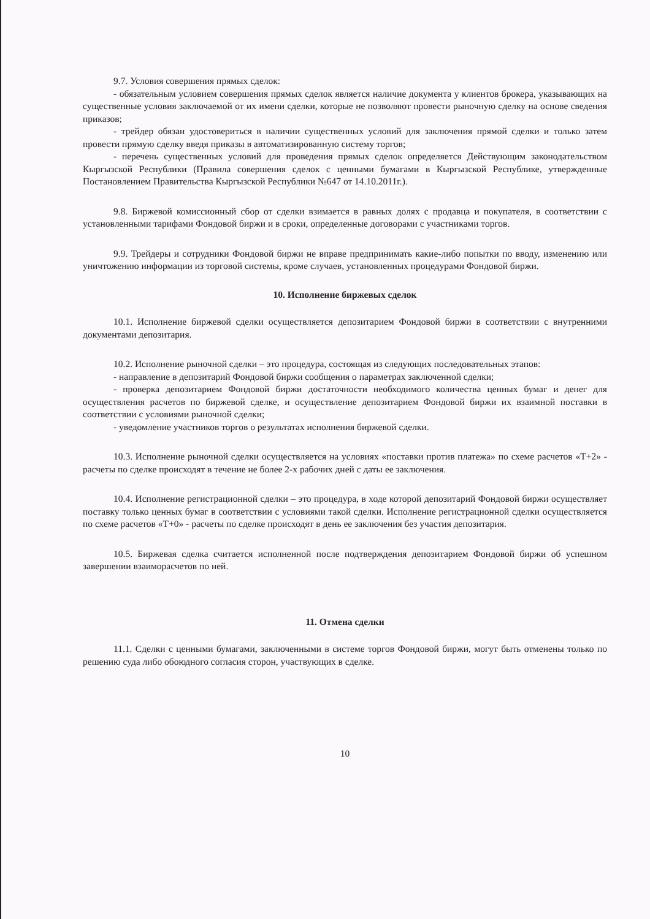9.7. Условия совершения прямых сделок:
- обязательным условием совершения прямых сделок является наличие документа у клиентов брокера, указывающих на существенные условия заключаемой от их имени сделки, которые не позволяют провести рыночную сделку на основе сведения приказов;
- трейдер обязан удостовериться в наличии существенных условий для заключения прямой сделки и только затем провести прямую сделку введя приказы в автоматизированную систему торгов;
- перечень существенных условий для проведения прямых сделок определяется Действующим законодательством Кыргызской Республики (Правила совершения сделок с ценными бумагами в Кыргызской Республике, утвержденные Постановлением Правительства Кыргызской Республики №647 от 14.10.2011г.).
9.8. Биржевой комиссионный сбор от сделки взимается в равных долях с продавца и покупателя, в соответствии с установленными тарифами Фондовой биржи и в сроки, определенные договорами с участниками торгов.
9.9. Трейдеры и сотрудники Фондовой биржи не вправе предпринимать какие-либо попытки по вводу, изменению или уничтожению информации из торговой системы, кроме случаев, установленных процедурами Фондовой биржи.
10. Исполнение биржевых сделок
10.1. Исполнение биржевой сделки осуществляется депозитарием Фондовой биржи в соответствии с внутренними документами депозитария.
10.2. Исполнение рыночной сделки – это процедура, состоящая из следующих последовательных этапов:
- направление в депозитарий Фондовой биржи сообщения о параметрах заключенной сделки;
- проверка депозитарием Фондовой биржи достаточности необходимого количества ценных бумаг и денег для осуществления расчетов по биржевой сделке, и осуществление депозитарием Фондовой биржи их взаимной поставки в соответствии с условиями рыночной сделки;
- уведомление участников торгов о результатах исполнения биржевой сделки.
10.3. Исполнение рыночной сделки осуществляется на условиях «поставки против платежа» по схеме расчетов «Т+2» - расчеты по сделке происходят в течение не более 2-х рабочих дней с даты ее заключения.
10.4. Исполнение регистрационной сделки – это процедура, в ходе которой депозитарий Фондовой биржи осуществляет поставку только ценных бумаг в соответствии с условиями такой сделки. Исполнение регистрационной сделки осуществляется по схеме расчетов «Т+0» - расчеты по сделке происходят в день ее заключения без участия депозитария.
10.5. Биржевая сделка считается исполненной после подтверждения депозитарием Фондовой биржи об успешном завершении взаиморасчетов по ней.
11. Отмена сделки
11.1. Сделки с ценными бумагами, заключенными в системе торгов Фондовой биржи, могут быть отменены только по решению суда либо обоюдного согласия сторон, участвующих в сделке.
10